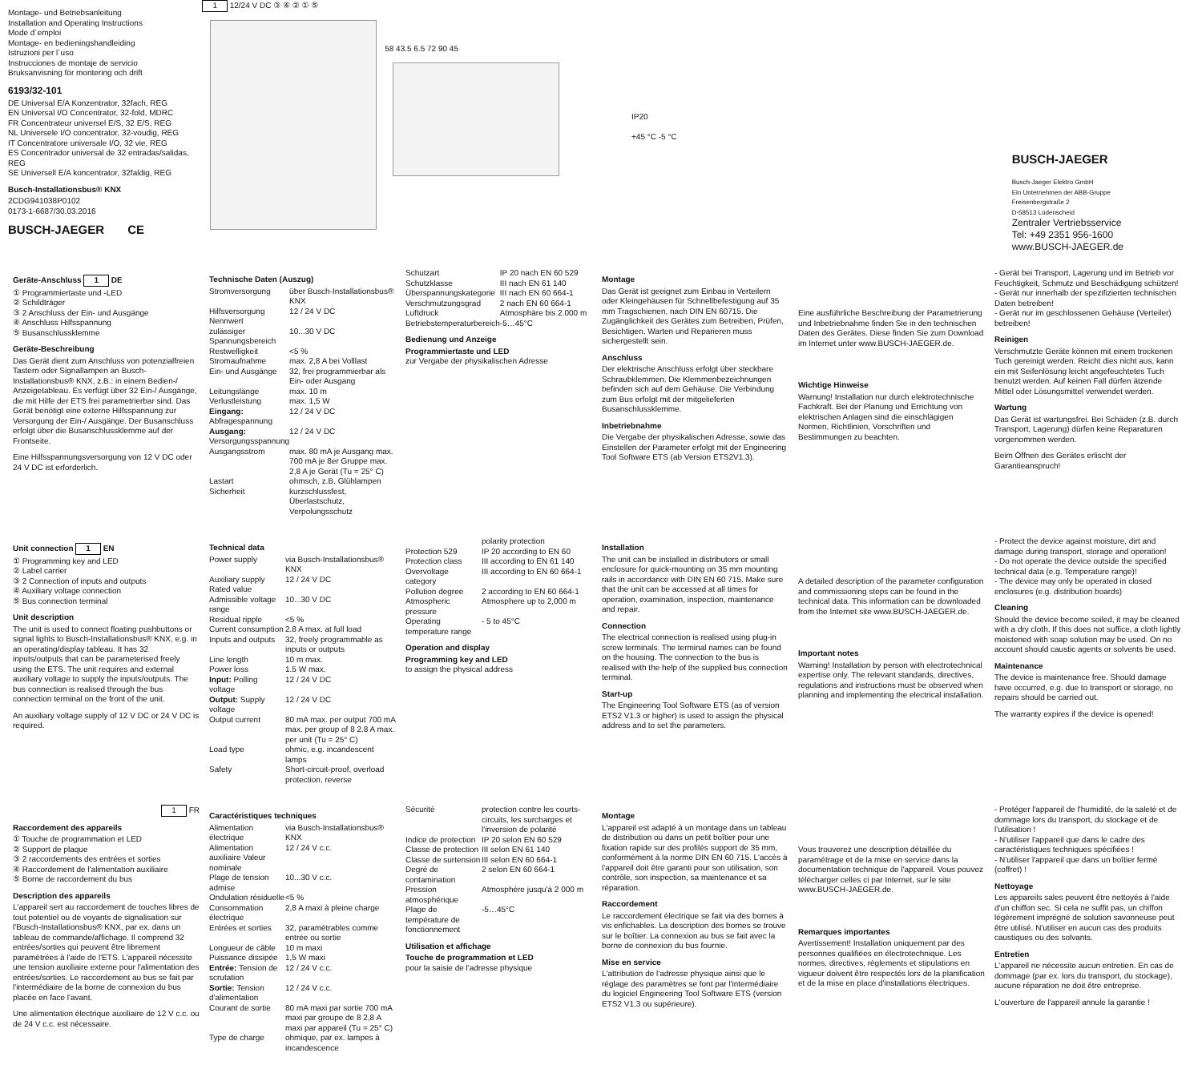Montage- und Betriebsanleitung
Installation and Operating Instructions
Mode d´emploi
Montage- en bedieningshandleiding
Istruzioni per l´uso
Instrucciones de montaje de servicio
Bruksanvisning för montering och drift
6193/32-101
DE Universal E/A Konzentrator, 32fach, REG
EN Universal I/O Concentrator, 32-fold, MDRC
FR Concentrateur universel E/S, 32 E/S, REG
NL Universele I/O concentrator, 32-voudig, REG
IT Concentratore universale I/O, 32 vie, REG
ES Concentrador universal de 32 entradas/salidas, REG
SE Universell E/A koncentrator, 32faldig, REG
Busch-Installationsbus® KNX
2CDG941038P0102
0173-1-6687/30.03.2016
BUSCH-JAEGER CE
1 12/24 V DC ③ ④ ② ① ⑤
58 43.5 6.5 72 90 45
IP20
+45 °C -5 °C
BUSCH-JAEGER
Busch-Jaeger Elektro GmbH
Ein Unternehmen der ABB-Gruppe
Freisenbergstraße 2
D-58513 Lüdenscheid
Zentraler Vertriebsservice
Tel: +49 2351 956-1600
www.BUSCH-JAEGER.de
Geräte-Anschluss 1 DE
① Programmiertaste und -LED
② Schildträger
③ 2 Anschluss der Ein- und Ausgänge
④ Anschluss Hilfsspannung
⑤ Busanschlussklemme
Geräte-Beschreibung
Das Gerät dient zum Anschluss von potenzialfreien Tastern oder Signallampen an Busch-Installationsbus® KNX, z.B.: in einem Bedien-/ Anzeigetableau. Es verfügt über 32 Ein-/ Ausgänge, die mit Hilfe der ETS frei parametrierbar sind. Das Gerät benötigt eine externe Hilfsspannung zur Versorgung der Ein-/ Ausgänge. Der Busanschluss erfolgt über die Busanschlussklemme auf der Frontseite.
Eine Hilfsspannungsversorgung von 12 V DC oder 24 V DC ist erforderlich.
Technische Daten (Auszug)
| Stromversorgung | über Busch-Installationsbus® KNX |
| Hilfsversorgung Nennwert | 12 / 24 V DC |
| zulässiger Spannungsbereich | 10...30 V DC |
| Restwelligkeit | <5 % |
| Stromaufnahme | max. 2,8 A bei Volllast |
| Ein- und Ausgänge | 32, frei programmierbar als Ein- oder Ausgang |
| Leitungslänge | max. 10 m |
| Verlustleistung | max. 1,5 W |
| Eingang: Abfragespannung | 12 / 24 V DC |
| Ausgang: Versorgungsspannung | 12 / 24 V DC |
| Ausgangsstrom | max. 80 mA je Ausgang max. 700 mA je 8er Gruppe max. 2,8 A je Gerät (Tu = 25° C) |
| Lastart | ohmsch, z.B. Glühlampen |
| Sicherheit | kurzschlussfest, Überlastschutz, Verpolungsschutz |
| Schutzart | IP 20 nach EN 60 529 |
| Schutzklasse | III nach EN 61 140 |
| Überspannungskategorie | III nach EN 60 664-1 |
| Verschmutzungsgrad | 2 nach EN 60 664-1 |
| Luftdruck | Atmosphäre bis 2.000 m |
| Betriebstemperaturbereich | -5…45°C |
Bedienung und Anzeige
Programmiertaste und LED
zur Vergabe der physikalischen Adresse
Montage
Das Gerät ist geeignet zum Einbau in Verteilern oder Kleingehäusen für Schnellbefestigung auf 35 mm Tragschienen, nach DIN EN 60715. Die Zugänglichkeit des Gerätes zum Betreiben, Prüfen, Besichtigen, Warten und Reparieren muss sichergestellt sein.
Anschluss
Der elektrische Anschluss erfolgt über steckbare Schraubklemmen. Die Klemmenbezeichnungen befinden sich auf dem Gehäuse. Die Verbindung zum Bus erfolgt mit der mitgelieferten Busanschlussklemme.
Inbetriebnahme
Die Vergabe der physikalischen Adresse, sowie das Einstellen der Parameter erfolgt mit der Engineering Tool Software ETS (ab Version ETS2V1.3).
Eine ausführliche Beschreibung der Parametrierung und Inbetriebnahme finden Sie in den technischen Daten des Gerätes. Diese finden Sie zum Download im Internet unter www.BUSCH-JAEGER.de.
Wichtige Hinweise
Warnung! Installation nur durch elektrotechnische Fachkraft. Bei der Planung und Errichtung von elektrischen Anlagen sind die einschlägigen Normen, Richtlinien, Vorschriften und Bestimmungen zu beachten.
- Gerät bei Transport, Lagerung und im Betrieb vor Feuchtigkeit, Schmutz und Beschädigung schützen!
- Gerät nur innerhalb der spezifizierten technischen Daten betreiben!
- Gerät nur im geschlossenen Gehäuse (Verteiler) betreiben!
Reinigen
Verschmutzte Geräte können mit einem trockenen Tuch gereinigt werden. Reicht dies nicht aus, kann ein mit Seifenlösung leicht angefeuchtetes Tuch benutzt werden. Auf keinen Fall dürfen ätzende Mittel oder Lösungsmittel verwendet werden.
Wartung
Das Gerät ist wartungsfrei. Bei Schäden (z.B. durch Transport, Lagerung) dürfen keine Reparaturen vorgenommen werden.
Beim Öffnen des Gerätes erlischt der Garantieanspruch!
Unit connection 1 EN
① Programming key and LED
② Label carrier
③ 2 Connection of inputs and outputs
④ Auxiliary voltage connection
⑤ Bus connection terminal
Unit description
The unit is used to connect floating pushbuttons or signal lights to Busch-Installationsbus® KNX, e.g. in an operating/display tableau. It has 32 inputs/outputs that can be parameterised freely using the ETS. The unit requires and external auxiliary voltage to supply the inputs/outputs. The bus connection is realised through the bus connection terminal on the front of the unit.
An auxiliary voltage supply of 12 V DC or 24 V DC is required.
Technical data
| Power supply | via Busch-Installationsbus® KNX |
| Auxiliary supply Rated value | 12 / 24 V DC |
| Admissible voltage range | 10...30 V DC |
| Residual ripple | <5 % |
| Current consumption | 2.8 A max. at full load |
| Inputs and outputs | 32, freely programmable as inputs or outputs |
| Line length | 10 m max. |
| Power loss | 1.5 W max. |
| Input: Polling voltage | 12 / 24 V DC |
| Output: Supply voltage | 12 / 24 V DC |
| Output current | 80 mA max. per output 700 mA max. per group of 8 2.8 A max. per unit (Tu = 25° C) |
| Load type | ohmic, e.g. incandescent lamps |
| Safety | Short-circuit-proof, overload protection, reverse |
| | polarity protection |
| Protection 529 | IP 20 according to EN 60 |
| Protection class | III according to EN 61 140 |
| Overvoltage category | III according to EN 60 664-1 |
| Pollution degree | 2 according to EN 60 664-1 |
| Atmospheric pressure | Atmosphere up to 2,000 m |
| Operating temperature range | - 5 to 45°C |
Operation and display
Programming key and LED
to assign the physical address
Installation
The unit can be installed in distributors or small enclosure for quick-mounting on 35 mm mounting rails in accordance with DIN EN 60 715. Make sure that the unit can be accessed at all times for operation, examination, inspection, maintenance and repair.
Connection
The electrical connection is realised using plug-in screw terminals. The terminal names can be found on the housing. The connection to the bus is realised with the help of the supplied bus connection terminal.
Start-up
The Engineering Tool Software ETS (as of version ETS2 V1.3 or higher) is used to assign the physical address and to set the parameters.
A detailed description of the parameter configuration and commissioning steps can be found in the technical data. This information can be downloaded from the Internet site www.BUSCH-JAEGER.de.
Important notes
Warning! Installation by person with electrotechnical expertise only. The relevant standards, directives, regulations and instructions must be observed when planning and implementing the electrical installation.
- Protect the device against moisture, dirt and damage during transport, storage and operation!
- Do not operate the device outside the specified technical data (e.g. Temperature range)!
- The device may only be operated in closed enclosures (e.g. distribution boards)
Cleaning
Should the device become soiled, it may be cleaned with a dry cloth. If this does not suffice, a cloth lightly moistened with soap solution may be used. On no account should caustic agents or solvents be used.
Maintenance
The device is maintenance free. Should damage have occurred, e.g. due to transport or storage, no repairs should be carried out.
The warranty expires if the device is opened!
1 FR
Raccordement des appareils
① Touche de programmation et LED
② Support de plaque
③ 2 raccordements des entrées et sorties
④ Raccordement de l'alimentation auxiliaire
⑤ Borne de raccordement du bus
Description des appareils
L'appareil sert au raccordement de touches libres de tout potentiel ou de voyants de signalisation sur l'Busch-Installationsbus® KNX, par ex. dans un tableau de commande/affichage. Il comprend 32 entrées/sorties qui peuvent être librement paramétrées à l'aide de l'ETS. L'appareil nécessite une tension auxiliaire externe pour l'alimentation des entrées/sorties. Le raccordement au bus se fait par l'intermédiaire de la borne de connexion du bus placée en face l'avant.
Une alimentation électrique auxiliaire de 12 V c.c. ou de 24 V c.c. est nécessaire.
Caractéristiques techniques
| Alimentation électrique | via Busch-Installationsbus® KNX |
| Alimentation auxiliaire Valeur nominale | 12 / 24 V c.c. |
| Plage de tension admise | 10...30 V c.c. |
| Ondulation résiduelle | <5 % |
| Consommation électrique | 2,8 A maxi à pleine charge |
| Entrées et sorties | 32, paramétrables comme entrée ou sortie |
| Longueur de câble | 10 m maxi |
| Puissance dissipée | 1,5 W maxi |
| Entrée: Tension de scrutation | 12 / 24 V c.c. |
| Sortie: Tension d'alimentation | 12 / 24 V c.c. |
| Courant de sortie | 80 mA maxi par sortie 700 mA maxi par groupe de 8 2,8 A maxi par appareil (Tu = 25° C) |
| Type de charge | ohmique, par ex. lampes à incandescence |
| Sécurité | protection contre les courts-circuits, les surcharges et l'inversion de polarité |
| Indice de protection | IP 20 selon EN 60 529 |
| Classe de protection | III selon EN 61 140 |
| Classe de surtension | III selon EN 60 664-1 |
| Degré de contamination | 2 selon EN 60 664-1 |
| Pression atmosphérique | Atmosphère jusqu'à 2 000 m |
| Plage de température de fonctionnement | -5…45°C |
Utilisation et affichage
Touche de programmation et LED
pour la saisie de l'adresse physique
Montage
L'appareil est adapté à un montage dans un tableau de distribution ou dans un petit boîtier pour une fixation rapide sur des profilés support de 35 mm, conformément à la norme DIN EN 60 715. L'accès à l'appareil doit être garanti pour son utilisation, son contrôle, son inspection, sa maintenance et sa réparation.
Raccordement
Le raccordement électrique se fait via des bornes à vis enfichables. La description des bornes se trouve sur le boîtier. La connexion au bus se fait avec la borne de connexion du bus fournie.
Mise en service
L'attribution de l'adresse physique ainsi que le réglage des paramètres se font par l'intermédiaire du logiciel Engineering Tool Software ETS (version ETS2 V1.3 ou supérieure).
Vous trouverez une description détaillée du paramétrage et de la mise en service dans la documentation technique de l'appareil. Vous pouvez télécharger celles ci par Internet, sur le site www.BUSCH-JAEGER.de.
Remarques importantes
Avertissement! Installation uniquement par des personnes qualifiées en électrotechnique. Les normes, directives, règlements et stipulations en vigueur doivent être respectés lors de la planification et de la mise en place d'installations électriques.
- Protéger l'appareil de l'humidité, de la saleté et de dommage lors du transport, du stockage et de l'utilisation !
- N'utiliser l'appareil que dans le cadre des caractéristiques techniques spécifiées !
- N'utiliser l'appareil que dans un boîtier fermé (coffret) !
Nettoyage
Les appareils sales peuvent être nettoyés à l'aide d'un chiffon sec. Si cela ne suffit pas, un chiffon légèrement imprégné de solution savonneuse peut être utilisé. N'utiliser en aucun cas des produits caustiques ou des solvants.
Entretien
L'appareil ne nécessite aucun entretien. En cas de dommage (par ex. lors du transport, du stockage), aucune réparation ne doit être entreprise.
L'ouverture de l'appareil annule la garantie !